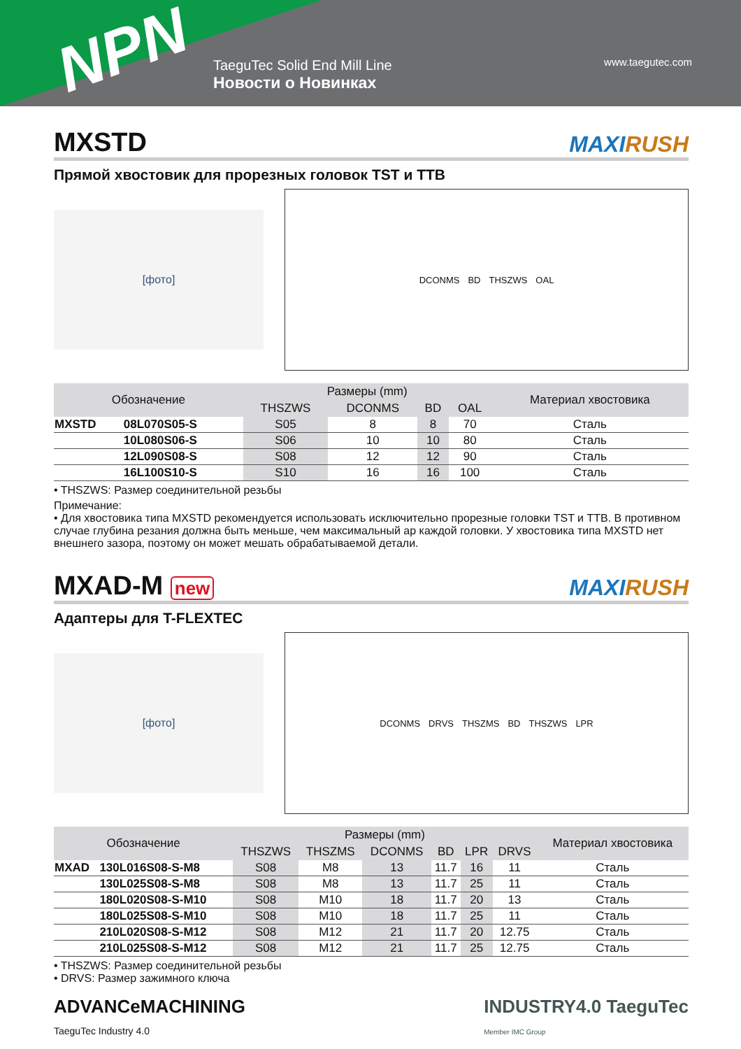NPN
TaeguTec Solid End Mill Line
Новости о Новинках
www.taegutec.com
MXSTD MAXIRUSH
Прямой хвостовик для прорезных головок TST и TTB
[фото]
DCONMS BD THSZWS OAL
| Обозначение | | Размеры (mm) | | | | Материал хвостовика |
| --- | --- | --- | --- | --- | --- | --- |
| | | THSZWS | DCONMS | BD | OAL | |
| MXSTD | 08L070S05-S | S05 | 8 | 8 | 70 | Сталь |
| | 10L080S06-S | S06 | 10 | 10 | 80 | Сталь |
| | 12L090S08-S | S08 | 12 | 12 | 90 | Сталь |
| | 16L100S10-S | S10 | 16 | 16 | 100 | Сталь |
• THSZWS: Размер соединительной резьбы
Примечание:
• Для хвостовика типа MXSTD рекомендуется использовать исключительно прорезные головки TST и TTB. В противном случае глубина резания должна быть меньше, чем максимальный ap каждой головки. У хвостовика типа MXSTD нет внешнего зазора, поэтому он может мешать обрабатываемой детали.
MXAD-M new MAXIRUSH
Адаптеры для T-FLEXTEC
[фото]
DCONMS DRVS THSZMS BD THSZWS LPR
| Обозначение | | Размеры (mm) | | | | | | Материал хвостовика |
| --- | --- | --- | --- | --- | --- | --- | --- | --- |
| | | THSZWS | THSZMS | DCONMS | BD | LPR | DRVS | |
| MXAD | 130L016S08-S-M8 | S08 | M8 | 13 | 11.7 | 16 | 11 | Сталь |
| | 130L025S08-S-M8 | S08 | M8 | 13 | 11.7 | 25 | 11 | Сталь |
| | 180L020S08-S-M10 | S08 | M10 | 18 | 11.7 | 20 | 13 | Сталь |
| | 180L025S08-S-M10 | S08 | M10 | 18 | 11.7 | 25 | 11 | Сталь |
| | 210L020S08-S-M12 | S08 | M12 | 21 | 11.7 | 20 | 12.75 | Сталь |
| | 210L025S08-S-M12 | S08 | M12 | 21 | 11.7 | 25 | 12.75 | Сталь |
• THSZWS: Размер соединительной резьбы
• DRVS: Размер зажимного ключа
ADVANCeMACHINING
TaeguTec Industry 4.0
INDUSTRY4.0 TaeguTec
Member IMC Group